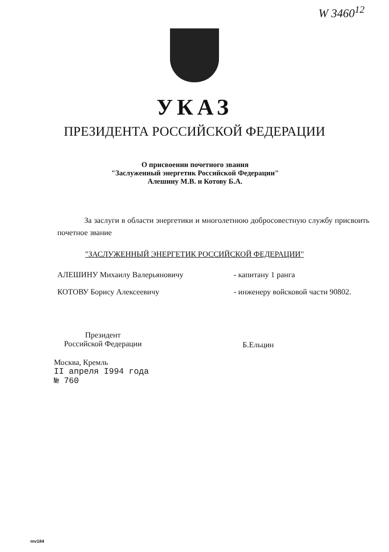W 3460<sup>12</sup>
УКАЗ
ПРЕЗИДЕНТА РОССИЙСКОЙ ФЕДЕРАЦИИ
О присвоении почетного звания
"Заслуженный энергетик Российской Федерации"
Алешину М.В. и Котову Б.А.
За заслуги в области энергетики и многолетнюю добросовестную службу присвоить почетное звание
"ЗАСЛУЖЕННЫЙ ЭНЕРГЕТИК РОССИЙСКОЙ ФЕДЕРАЦИИ"
АЛЕШИНУ Михаилу Валерьяновичу - капитану 1 ранга
КОТОВУ Борису Алексеевичу - инженеру войсковой части 90802.
Президент
Российской Федерации
Б.Ельцин
Москва, Кремль
II апреля I994 года
№ 760
mv184